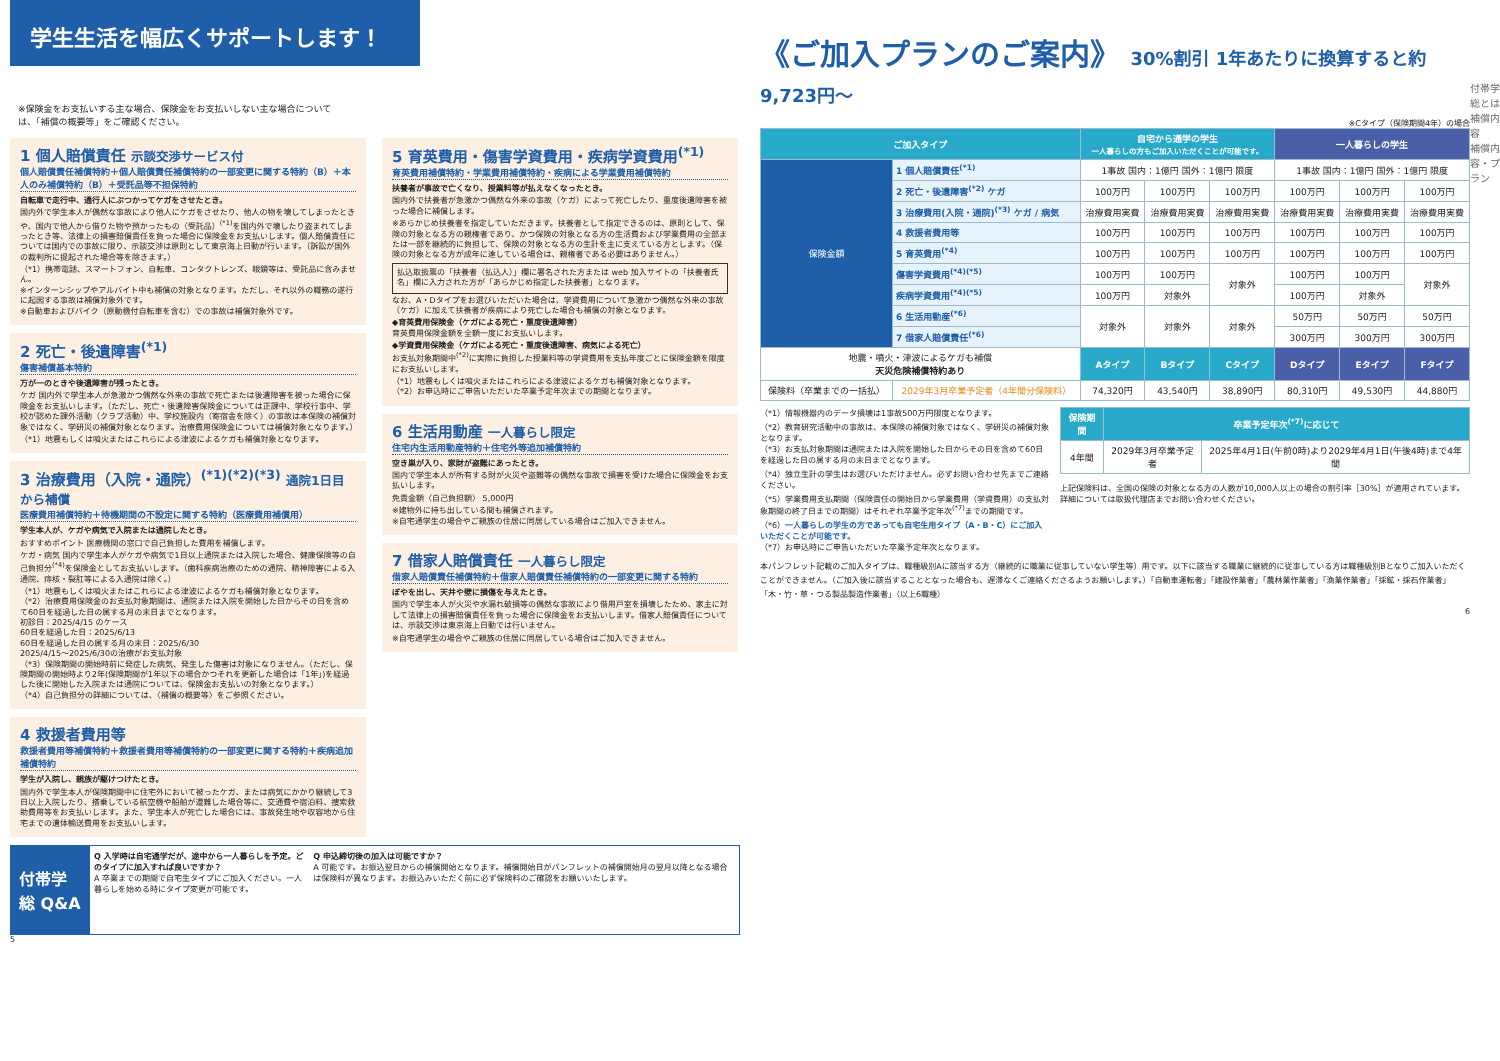学生生活を幅広くサポートします！ ※保険金をお支払いする主な場合、保険金をお支払いしない主な場合については、「補償の概要等」をご確認ください。
1 個人賠償責任 示談交渉サービス付
個人賠償責任補償特約＋個人賠償責任補償特約の一部変更に関する特約（B）＋本人のみ補償特約（B）＋受託品等不担保特約
自転車で走行中、通行人にぶつかってケガをさせたとき。
国内外で学生本人が偶然な事故により他人にケガをさせたり、他人の物を壊してしまったときや、国内で他人から借りた物や預かったもの（受託品）<sup>(*1)</sup>を国内外で壊したり盗まれてしまったとき等、法律上の損害賠償責任を負った場合に保険金をお支払いします。個人賠償責任については国内での事故に限り、示談交渉は原則として東京海上日動が行います。（訴訟が国外の裁判所に提起された場合等を除きます。）
（*1）携帯電話、スマートフォン、自転車、コンタクトレンズ、眼鏡等は、受託品に含みません。
※インターンシップやアルバイト中も補償の対象となります。ただし、それ以外の職務の遂行に起因する事故は補償対象外です。
※自動車およびバイク（原動機付自転車を含む）での事故は補償対象外です。
2 死亡・後遺障害<sup>(*1)</sup>
傷害補償基本特約
万が一のときや後遺障害が残ったとき。
ケガ 国内外で学生本人が急激かつ偶然な外来の事故で死亡または後遺障害を被った場合に保険金をお支払いします。（ただし、死亡・後遺障害保険金については正課中、学校行事中、学校が認めた課外活動（クラブ活動）中、学校施設内（寄宿舎を除く）の事故は本保険の補償対象ではなく、学研災の補償対象となります。治療費用保険金については補償対象となります。）
（*1）地震もしくは噴火またはこれらによる津波によるケガも補償対象となります。
3 治療費用（入院・通院）<sup>(*1)(*2)(*3)</sup> 通院1日目から補償
医療費用補償特約＋待機期間の不設定に関する特約（医療費用補償用）
学生本人が、ケガや病気で入院または通院したとき。
おすすめポイント 医療機関の窓口で自己負担した費用を補償します。
ケガ・病気 国内で学生本人がケガや病気で1日以上通院または入院した場合、健康保険等の自己負担分<sup>(*4)</sup>を保険金としてお支払いします。（歯科疾病治療のための通院、精神障害による入通院、痔核・裂肛等による入通院は除く。）
（*1）地震もしくは噴火またはこれらによる津波によるケガも補償対象となります。
（*2）治療費用保険金のお支払対象期間は、通院または入院を開始した日からその日を含めて60日を経過した日の属する月の末日までとなります。
初診日：2025/4/15 のケース
60日を経過した日：2025/6/13
60日を経過した日の属する月の末日：2025/6/30
2025/4/15～2025/6/30の治療がお支払対象
（*3）保険期間の開始時前に発症した病気、発生した傷害は対象になりません。（ただし、保険期間の開始時より2年(保険期間が1年以下の場合かつそれを更新した場合は「1年」)を経過した後に開始した入院または通院については、保険金お支払いの対象となります。）
（*4）自己負担分の詳細については、〈補償の概要等〉をご参照ください。
4 救援者費用等
救援者費用等補償特約＋救援者費用等補償特約の一部変更に関する特約＋疾病追加補償特約
学生が入院し、親族が駆けつけたとき。
国内外で学生本人が保険期間中に住宅外において被ったケガ、または病気にかかり継続して3日以上入院したり、搭乗している航空機や船舶が遭難した場合等に、交通費や宿泊料、捜索救助費用等をお支払いします。また、学生本人が死亡した場合には、事故発生地や収容地から住宅までの遺体輸送費用をお支払いします。
5 育英費用・傷害学資費用・疾病学資費用<sup>(*1)</sup>
育英費用補償特約・学業費用補償特約・疾病による学業費用補償特約
扶養者が事故で亡くなり、授業料等が払えなくなったとき。
国内外で扶養者が急激かつ偶然な外来の事故（ケガ）によって死亡したり、重度後遺障害を被った場合に補償します。
※あらかじめ扶養者を指定していただきます。扶養者として指定できるのは、原則として、保険の対象となる方の親権者であり、かつ保険の対象となる方の生活費および学業費用の全部または一部を継続的に負担して、保険の対象となる方の生計を主に支えている方とします。（保険の対象となる方が成年に達している場合は、親権者である必要はありません。）
払込取扱票の「扶養者（払込人）」欄に署名された方または web 加入サイトの「扶養者氏名」欄に入力された方が「あらかじめ指定した扶養者」となります。
なお、A・Dタイプをお選びいただいた場合は、学資費用について急激かつ偶然な外来の事故（ケガ）に加えて扶養者が疾病により死亡した場合も補償の対象となります。
◆育英費用保険金（ケガによる死亡・重度後遺障害）
育英費用保険金額を全額一度にお支払いします。
◆学資費用保険金（ケガによる死亡・重度後遺障害、病気による死亡）
お支払対象期間中<sup>(*2)</sup>に実際に負担した授業料等の学資費用を支払年度ごとに保険金額を限度にお支払いします。
（*1）地震もしくは噴火またはこれらによる津波によるケガも補償対象となります。
（*2）お申込時にご申告いただいた卒業予定年次までの期間となります。
6 生活用動産 一人暮らし限定
住宅内生活用動産特約＋住宅外等追加補償特約
空き巣が入り、家財が盗難にあったとき。
国内で学生本人が所有する財が火災や盗難等の偶然な事故で損害を受けた場合に保険金をお支払いします。
免責金額〈自己負担額〉 5,000円
※建物外に持ち出している間も補償されます。
※自宅通学生の場合やご親族の住居に同居している場合はご加入できません。
7 借家人賠償責任 一人暮らし限定
借家人賠償責任補償特約＋借家人賠償責任補償特約の一部変更に関する特約
ぼやを出し、天井や壁に損傷を与えたとき。
国内で学生本人が火災や水漏れ破損等の偶然な事故により借用戸室を損壊したため、家主に対して法律上の損害賠償責任を負った場合に保険金をお支払いします。借家人賠償責任については、示談交渉は東京海上日動では行いません。
※自宅通学生の場合やご親族の住居に同居している場合はご加入できません。
付帯学総 Q&A
Q 入学時は自宅通学だが、途中から一人暮らしを予定。どのタイプに加入すれば良いですか？
A 卒業までの期間で自宅生タイプにご加入ください。一人暮らしを始める時にタイプ変更が可能です。
Q 申込締切後の加入は可能ですか？
A 可能です。お振込翌日からの補償開始となります。補償開始日がパンフレットの補償開始月の翌月以降となる場合は保険料が異なります。お振込みいただく前に必ず保険料のご確認をお願いいたします。
5
《ご加入プランのご案内》 30%割引 1年あたりに換算すると約9,723円～
※Cタイプ（保険期間4年）の場合
| ご加入タイプ | | 自宅から通学の学生 一人暮らしの方もご加入いただくことが可能です。 | | | 一人暮らしの学生 | | |
| --- | --- | --- | --- | --- | --- | --- | --- |
| 保険金額 | 1 個人賠償責任<sup>(*1)</sup> | 1事故 国内：1億円 国外：1億円 限度 | | | 1事故 国内：1億円 国外：1億円 限度 | | |
| | 2 死亡・後遺障害<sup>(*2)</sup> ケガ | 100万円 | 100万円 | 100万円 | 100万円 | 100万円 | 100万円 |
| | 3 治療費用(入院・通院)<sup>(*3)</sup> ケガ / 病気 | 治療費用実費 | 治療費用実費 | 治療費用実費 | 治療費用実費 | 治療費用実費 | 治療費用実費 |
| | 4 救援者費用等 | 100万円 | 100万円 | 100万円 | 100万円 | 100万円 | 100万円 |
| | 5 育英費用<sup>(*4)</sup> | 100万円 | 100万円 | 100万円 | 100万円 | 100万円 | 100万円 |
| | 傷害学資費用<sup>(*4)(*5)</sup> | 100万円 | 100万円 | 対象外 | 100万円 | 100万円 | 対象外 |
| | 疾病学資費用<sup>(*4)(*5)</sup> | 100万円 | 対象外 | | 100万円 | 対象外 | |
| | 6 生活用動産<sup>(*6)</sup> | 対象外 | 対象外 | 対象外 | 50万円 | 50万円 | 50万円 |
| | 7 借家人賠償責任<sup>(*6)</sup> | | | | 300万円 | 300万円 | 300万円 |
| 地震・噴火・津波によるケガも補償 天災危険補償特約あり | | Aタイプ | Bタイプ | Cタイプ | Dタイプ | Eタイプ | Fタイプ |
| 保険料（卒業までの一括払） | 2029年3月卒業予定者（4年間分保険料） | 74,320円 | 43,540円 | 38,890円 | 80,310円 | 49,530円 | 44,880円 |
（*1）情報機器内のデータ損壊は1事故500万円限度となります。
（*2）教育研究活動中の事故は、本保険の補償対象ではなく、学研災の補償対象となります。
（*3）お支払対象期間は通院または入院を開始した日からその日を含めて60日を経過した日の属する月の末日までとなります。
（*4）独立生計の学生はお選びいただけません。必ずお問い合わせ先までご連絡ください。
（*5）学業費用支払期間（保険責任の開始日から学業費用（学資費用）の支払対象期間の終了日までの期間）はそれぞれ卒業予定年次<sup>(*7)</sup>までの期間です。
（*6）一人暮らしの学生の方であっても自宅生用タイプ（A・B・C）にご加入いただくことが可能です。
（*7）お申込時にご申告いただいた卒業予定年次となります。
| 保険期間 | 卒業予定年次<sup>(*7)</sup>に応じて | |
| --- | --- | --- |
| 4年間 | 2029年3月卒業予定者 | 2025年4月1日(午前0時)より2029年4月1日(午後4時)まで4年間 |
上記保険料は、全国の保険の対象となる方の人数が10,000人以上の場合の割引率［30%］が適用されています。詳細については取扱代理店までお問い合わせください。
本パンフレット記載のご加入タイプは、職種級別Aに該当する方（継続的に職業に従事していない学生等）用です。以下に該当する職業に継続的に従事している方は職種級別Bとなりご加入いただくことができません。（ご加入後に該当することとなった場合も、遅滞なくご連絡くださるようお願いします。）「自動車運転者」「建設作業者」「農林業作業者」「漁業作業者」「採鉱・採石作業者」「木・竹・草・つる製品製造作業者」（以上6職種）
6
付帯学総とは
補償内容
補償内容・プラン